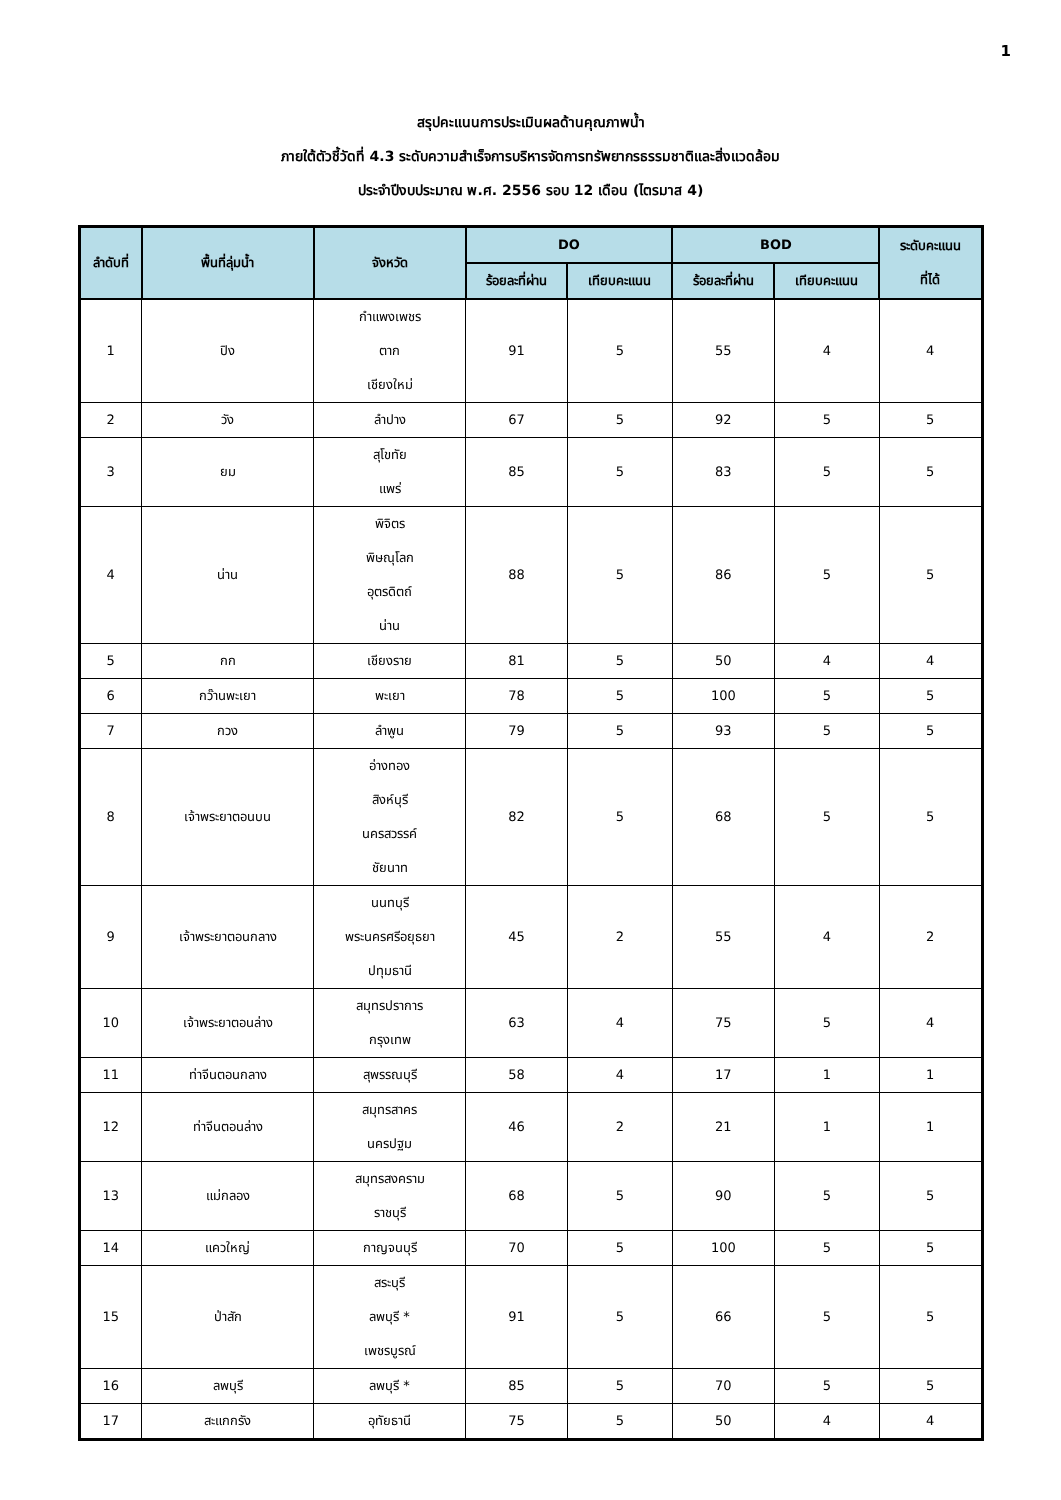1
สรุปคะแนนการประเมินผลด้านคุณภาพน้ำ
ภายใต้ตัวชี้วัดที่ 4.3 ระดับความสำเร็จการบริหารจัดการทรัพยากรธรรมชาติและสิ่งแวดล้อม
ประจำปีงบประมาณ พ.ศ. 2556 รอบ 12 เดือน (ไตรมาส 4)
| ลำดับที่ | พื้นที่ลุ่มน้ำ | จังหวัด | DO | | BOD | | ระดับคะแนน ที่ได้ |
| --- | --- | --- | --- | --- | --- | --- | --- |
| | | | ร้อยละที่ผ่าน | เทียบคะแนน | ร้อยละที่ผ่าน | เทียบคะแนน | |
| 1 | ปิง | กำแพงเพชร ตาก เชียงใหม่ | 91 | 5 | 55 | 4 | 4 |
| 2 | วัง | ลำปาง | 67 | 5 | 92 | 5 | 5 |
| 3 | ยม | สุโขทัย แพร่ | 85 | 5 | 83 | 5 | 5 |
| 4 | น่าน | พิจิตร พิษณุโลก อุตรดิตถ์ น่าน | 88 | 5 | 86 | 5 | 5 |
| 5 | กก | เชียงราย | 81 | 5 | 50 | 4 | 4 |
| 6 | กว๊านพะเยา | พะเยา | 78 | 5 | 100 | 5 | 5 |
| 7 | กวง | ลำพูน | 79 | 5 | 93 | 5 | 5 |
| 8 | เจ้าพระยาตอนบน | อ่างทอง สิงห์บุรี นครสวรรค์ ชัยนาท | 82 | 5 | 68 | 5 | 5 |
| 9 | เจ้าพระยาตอนกลาง | นนทบุรี พระนครศรีอยุธยา ปทุมธานี | 45 | 2 | 55 | 4 | 2 |
| 10 | เจ้าพระยาตอนล่าง | สมุทรปราการ กรุงเทพ | 63 | 4 | 75 | 5 | 4 |
| 11 | ท่าจีนตอนกลาง | สุพรรณบุรี | 58 | 4 | 17 | 1 | 1 |
| 12 | ท่าจีนตอนล่าง | สมุทรสาคร นครปฐม | 46 | 2 | 21 | 1 | 1 |
| 13 | แม่กลอง | สมุทรสงคราม ราชบุรี | 68 | 5 | 90 | 5 | 5 |
| 14 | แควใหญ่ | กาญจนบุรี | 70 | 5 | 100 | 5 | 5 |
| 15 | ป่าสัก | สระบุรี ลพบุรี * เพชรบูรณ์ | 91 | 5 | 66 | 5 | 5 |
| 16 | ลพบุรี | ลพบุรี * | 85 | 5 | 70 | 5 | 5 |
| 17 | สะแกกรัง | อุทัยธานี | 75 | 5 | 50 | 4 | 4 |